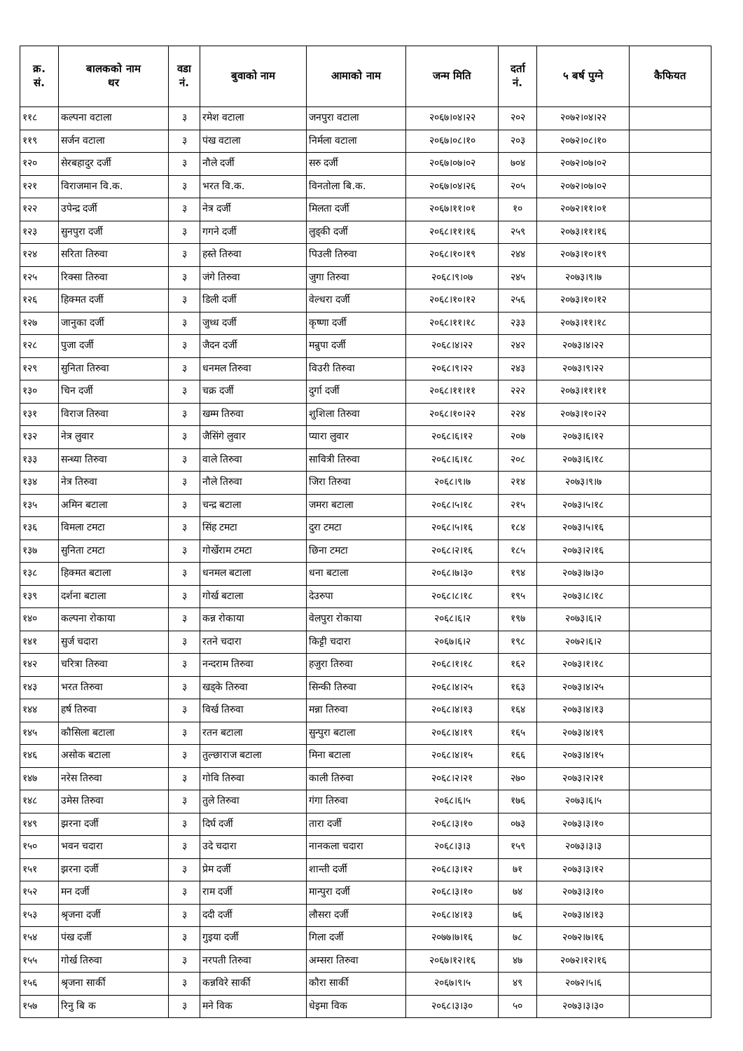| क्र. सं. | बालकको नाम थर | वडा नं. | बुवाको नाम | आमाको नाम | जन्म मिति | दर्ता नं. | ५ बर्ष पुग्ने | कैफियत |
| --- | --- | --- | --- | --- | --- | --- | --- | --- |
| ११८ | कल्पना वटाला | ३ | रमेश वटाला | जनपुरा वटाला | २०६७।०४।२२ | २०२ | २०७२।०४।२२ | |
| ११९ | सर्जन वटाला | ३ | पंख वटाला | निर्मला वटाला | २०६७।०८।१० | २०३ | २०७२।०८।१० | |
| १२० | सेरबहादुर दर्जी | ३ | नौले दर्जी | सरु दर्जी | २०६७।०७।०२ | ७०४ | २०७२।०७।०२ | |
| १२१ | विराजमान वि.क. | ३ | भरत वि.क. | विनतोला बि.क. | २०६७।०४।२६ | २०५ | २०७२।०७।०२ | |
| १२२ | उपेन्द्र दर्जी | ३ | नेत्र दर्जी | मिलता दर्जी | २०६७।११।०१ | १० | २०७२।११।०१ | |
| १२३ | सुनपुरा दर्जी | ३ | गगने दर्जी | लुड्की दर्जी | २०६८।११।१६ | २५९ | २०७३।११।१६ | |
| १२४ | सरिता तिरुवा | ३ | हस्ते तिरुवा | पिउली तिरुवा | २०६८।१०।१९ | २४४ | २०७३।१०।१९ | |
| १२५ | रिक्सा तिरुवा | ३ | जंगे तिरुवा | जुगा तिरुवा | २०६८।९।०७ | २४५ | २०७३।९।७ | |
| १२६ | हिक्मत दर्जी | ३ | डिली दर्जी | वेल्धरा दर्जी | २०६८।१०।१२ | २५६ | २०७३।१०।१२ | |
| १२७ | जानुका दर्जी | ३ | जुध्ध दर्जी | कृष्णा दर्जी | २०६८।११।१८ | २३३ | २०७३।११।१८ | |
| १२८ | पुजा दर्जी | ३ | जैदन दर्जी | मन्रुपा दर्जी | २०६८।४।२२ | २४२ | २०७३।४।२२ | |
| १२९ | सुनिता तिरुवा | ३ | धनमल तिरुवा | विउरी तिरुवा | २०६८।९।२२ | २४३ | २०७३।९।२२ | |
| १३० | चिन दर्जी | ३ | चक्र दर्जी | दुर्गा दर्जी | २०६८।११।११ | २२२ | २०७३।११।११ | |
| १३१ | विराज तिरुवा | ३ | खम्म तिरुवा | शुशिला तिरुवा | २०६८।१०।२२ | २२४ | २०७३।१०।२२ | |
| १३२ | नेत्र लुवार | ३ | जैसिंगे लुवार | प्यारा लुवार | २०६८।६।१२ | २०७ | २०७३।६।१२ | |
| १३३ | सन्ध्या तिरुवा | ३ | वाले तिरुवा | सावित्री तिरुवा | २०६८।६।१८ | २०८ | २०७३।६।१८ | |
| १३४ | नेत्र तिरुवा | ३ | नौले तिरुवा | जिरा तिरुवा | २०६८।९।७ | २१४ | २०७३।९।७ | |
| १३५ | अमिन बटाला | ३ | चन्द्र बटाला | जमरा बटाला | २०६८।५।१८ | २१५ | २०७३।५।१८ | |
| १३६ | विमला टमटा | ३ | सिंह टमटा | दुरा टमटा | २०६८।५।१६ | १८४ | २०७३।५।१६ | |
| १३७ | सुनिता टमटा | ३ | गोर्खेराम टमटा | छिना टमटा | २०६८।२।१६ | १८५ | २०७३।२।१६ | |
| १३८ | हिक्मत बटाला | ३ | धनमल बटाला | धना बटाला | २०६८।७।३० | १९४ | २०७३।७।३० | |
| १३९ | दर्शना बटाला | ३ | गोर्ख बटाला | देउरुपा | २०६८।८।१८ | १९५ | २०७३।८।१८ | |
| १४० | कल्पना रोकाया | ३ | कन्न रोकाया | वेलपुरा रोकाया | २०६८।६।२ | १९७ | २०७३।६।२ | |
| १४१ | सुर्ज चदारा | ३ | रतने चदारा | किट्टी चदारा | २०६७।६।२ | १९८ | २०७२।६।२ | |
| १४२ | चरित्रा तिरुवा | ३ | नन्दराम तिरुवा | हजुरा तिरुवा | २०६८।१।१८ | १६२ | २०७३।१।१८ | |
| १४३ | भरत तिरुवा | ३ | खड्के तिरुवा | सिन्की तिरुवा | २०६८।४।२५ | १६३ | २०७३।४।२५ | |
| १४४ | हर्ष तिरुवा | ३ | विर्ख तिरुवा | मन्ना तिरुवा | २०६८।४।१३ | १६४ | २०७३।४।१३ | |
| १४५ | कौसिला बटाला | ३ | रतन बटाला | सुन्पुरा बटाला | २०६८।४।१९ | १६५ | २०७३।४।१९ | |
| १४६ | असोक बटाला | ३ | तुल्छाराज बटाला | मिना बटाला | २०६८।४।१५ | १६६ | २०७३।४।१५ | |
| १४७ | नरेस तिरुवा | ३ | गोवि तिरुवा | काली तिरुवा | २०६८।२।२१ | २७० | २०७३।२।२१ | |
| १४८ | उमेस तिरुवा | ३ | तुले तिरुवा | गंगा तिरुवा | २०६८।६।५ | १७६ | २०७३।६।५ | |
| १४९ | झरना दर्जी | ३ | दिर्घ दर्जी | तारा दर्जी | २०६८।३।१० | ०७३ | २०७३।३।१० | |
| १५० | भवन चदारा | ३ | उदे चदारा | नानकला चदारा | २०६८।३।३ | १५९ | २०७३।३।३ | |
| १५१ | झरना दर्जी | ३ | प्रेम दर्जी | शान्ती दर्जी | २०६८।३।१२ | ७१ | २०७३।३।१२ | |
| १५२ | मन दर्जी | ३ | राम दर्जी | मान्पुरा दर्जी | २०६८।३।१० | ७४ | २०७३।३।१० | |
| १५३ | श्रृजना दर्जी | ३ | ददी दर्जी | लौसरा दर्जी | २०६८।४।१३ | ७६ | २०७३।४।१३ | |
| १५४ | पंख दर्जी | ३ | गुइया दर्जी | गिला दर्जी | २०७७।७।१६ | ७८ | २०७२।७।१६ | |
| १५५ | गोर्ख तिरुवा | ३ | नरपती तिरुवा | अम्सरा तिरुवा | २०६७।१२।१६ | ४७ | २०७२।१२।१६ | |
| १५६ | श्रृजना सार्की | ३ | कन्नविरे सार्की | कौरा सार्की | २०६७।९।५ | ४९ | २०७२।५।६ | |
| १५७ | रिनु बि क | ३ | मने विक | धेइमा विक | २०६८।३।३० | ५० | २०७३।३।३० | |